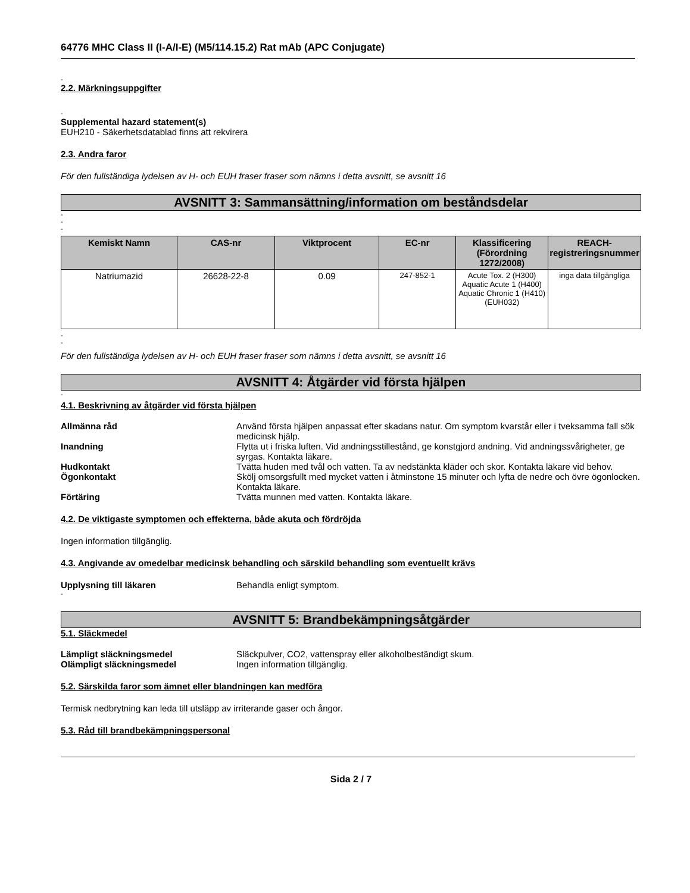64776 MHC Class II (I-A/I-E) (M5/114.15.2) Rat mAb (APC Conjugate)
-
2.2. Märkningsuppgifter
-
Supplemental hazard statement(s)
EUH210 - Säkerhetsdatablad finns att rekvirera
2.3. Andra faror
För den fullständiga lydelsen av H- och EUH fraser fraser som nämns i detta avsnitt, se avsnitt 16
AVSNITT 3: Sammansättning/information om beståndsdelar
-
-
-
| Kemiskt Namn | CAS-nr | Viktprocent | EC-nr | Klassificering (Förordning 1272/2008) | REACH-registreringsnummer |
| --- | --- | --- | --- | --- | --- |
| Natriumazid | 26628-22-8 | 0.09 | 247-852-1 | Acute Tox. 2 (H300) Aquatic Acute 1 (H400) Aquatic Chronic 1 (H410) (EUH032) | inga data tillgängliga |
-
-
För den fullständiga lydelsen av H- och EUH fraser fraser som nämns i detta avsnitt, se avsnitt 16
AVSNITT 4: Åtgärder vid första hjälpen
-
4.1. Beskrivning av åtgärder vid första hjälpen
Allmänna råd Använd första hjälpen anpassat efter skadans natur. Om symptom kvarstår eller i tveksamma fall sök medicinsk hjälp.
Inandning Flytta ut i friska luften. Vid andningsstillestånd, ge konstgjord andning. Vid andningssvårigheter, ge syrgas. Kontakta läkare.
Hudkontakt Tvätta huden med tvål och vatten. Ta av nedstänkta kläder och skor. Kontakta läkare vid behov.
Ögonkontakt Skölj omsorgsfullt med mycket vatten i åtminstone 15 minuter och lyfta de nedre och övre ögonlocken. Kontakta läkare.
Förtäring Tvätta munnen med vatten. Kontakta läkare.
4.2. De viktigaste symptomen och effekterna, både akuta och fördröjda
Ingen information tillgänglig.
4.3. Angivande av omedelbar medicinsk behandling och särskild behandling som eventuellt krävs
Upplysning till läkaren Behandla enligt symptom.
-
AVSNITT 5: Brandbekämpningsåtgärder
5.1. Släckmedel
Lämpligt släckningsmedel Släckpulver, CO2, vattenspray eller alkoholbeständigt skum.
Olämpligt släckningsmedel Ingen information tillgänglig.
5.2. Särskilda faror som ämnet eller blandningen kan medföra
Termisk nedbrytning kan leda till utsläpp av irriterande gaser och ångor.
5.3. Råd till brandbekämpningspersonal
Sida 2 / 7